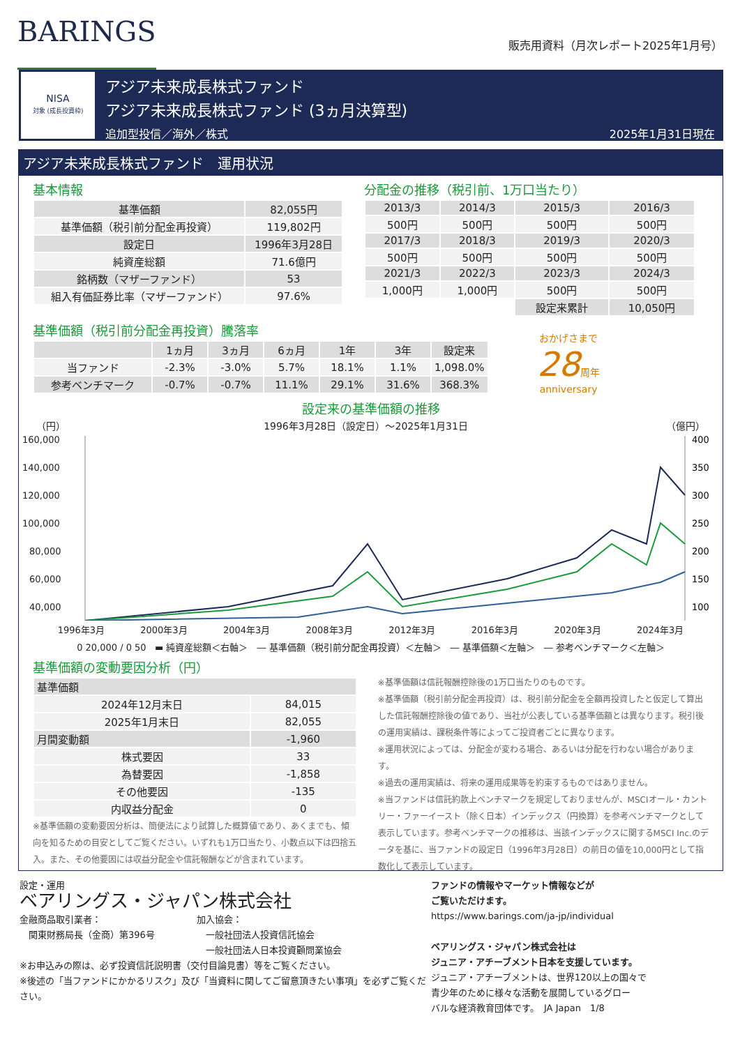BARINGS
販売用資料（月次レポート2025年1月号）
NISA
対象 (成長投資枠)
アジア未来成長株式ファンド
アジア未来成長株式ファンド (3ヵ月決算型)
追加型投信／海外／株式 2025年1月31日現在
アジア未来成長株式ファンド　運用状況
基本情報
| 基準価額 | 82,055円 |
| 基準価額（税引前分配金再投資） | 119,802円 |
| 設定日 | 1996年3月28日 |
| 純資産総額 | 71.6億円 |
| 銘柄数（マザーファンド） | 53 |
| 組入有価証券比率（マザーファンド） | 97.6% |
分配金の推移（税引前、1万口当たり）
| 2013/3 | 2014/3 | 2015/3 | 2016/3 |
| 500円 | 500円 | 500円 | 500円 |
| 2017/3 | 2018/3 | 2019/3 | 2020/3 |
| 500円 | 500円 | 500円 | 500円 |
| 2021/3 | 2022/3 | 2023/3 | 2024/3 |
| 1,000円 | 1,000円 | 500円 | 500円 |
| | | 設定来累計 | 10,050円 |
基準価額（税引前分配金再投資）騰落率
| | 1ヵ月 | 3ヵ月 | 6ヵ月 | 1年 | 3年 | 設定来 |
| --- | --- | --- | --- | --- | --- | --- |
| 当ファンド | -2.3% | -3.0% | 5.7% | 18.1% | 1.1% | 1,098.0% |
| 参考ベンチマーク | -0.7% | -0.7% | 11.1% | 29.1% | 31.6% | 368.3% |
おかげさまで
28周年
anniversary
設定来の基準価額の推移
（円） 1996年3月28日（設定日）～2025年1月31日 （億円）
160,000
140,000
120,000
100,000
80,000
60,000
40,000
400
350
300
250
200
150
100
1996年3月 2000年3月 2004年3月 2008年3月 2012年3月 2016年3月 2020年3月 2024年3月
0 20,000 / 0 50 ▬ 純資産総額＜右軸＞　― 基準価額（税引前分配金再投資）＜左軸＞　― 基準価額＜左軸＞　― 参考ベンチマーク＜左軸＞
基準価額の変動要因分析（円）
| 基準価額 | |
| 2024年12月末日 | 84,015 |
| 2025年1月末日 | 82,055 |
| 月間変動額 | -1,960 |
| 株式要因 | 33 |
| 為替要因 | -1,858 |
| その他要因 | -135 |
| 内収益分配金 | 0 |
※基準価額の変動要因分析は、簡便法により試算した概算値であり、あくまでも、傾向を知るための目安としてご覧ください。いずれも1万口当たり、小数点以下は四捨五入。また、その他要因には収益分配金や信託報酬などが含まれています。
※基準価額は信託報酬控除後の1万口当たりのものです。
※基準価額（税引前分配金再投資）は、税引前分配金を全額再投資したと仮定して算出した信託報酬控除後の値であり、当社が公表している基準価額とは異なります。税引後の運用実績は、課税条件等によってご投資者ごとに異なります。
※運用状況によっては、分配金が変わる場合、あるいは分配を行わない場合があります。
※過去の運用実績は、将来の運用成果等を約束するものではありません。
※当ファンドは信託約款上ベンチマークを規定しておりませんが、MSCIオール・カントリー・ファーイースト（除く日本）インデックス（円換算）を参考ベンチマークとして表示しています。参考ベンチマークの推移は、当該インデックスに関するMSCI Inc.のデータを基に、当ファンドの設定日（1996年3月28日）の前日の値を10,000円として指数化して表示しています。
設定・運用
ベアリングス・ジャパン株式会社
金融商品取引業者：
　関東財務局長（金商）第396号
加入協会：
　一般社団法人投資信託協会
　一般社団法人日本投資顧問業協会
※お申込みの際は、必ず投資信託説明書（交付目論見書）等をご覧ください。
※後述の「当ファンドにかかるリスク」及び「当資料に関してご留意頂きたい事項」を必ずご覧ください。
ファンドの情報やマーケット情報などが
ご覧いただけます。
https://www.barings.com/ja-jp/individual
ベアリングス・ジャパン株式会社は
ジュニア・アチーブメント日本を支援しています。
ジュニア・アチーブメントは、世界120以上の国々で
青少年のために様々な活動を展開しているグロー
バルな経済教育団体です。　JA Japan　1/8